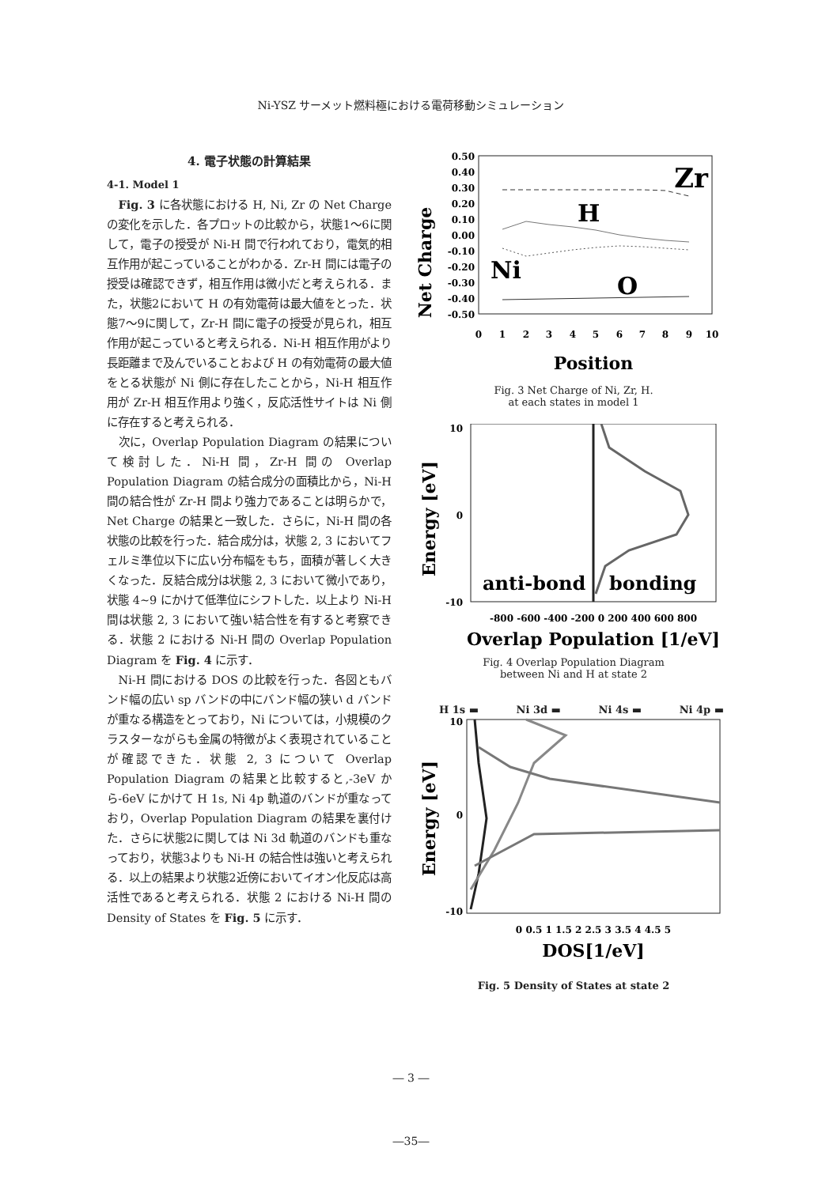Ni-YSZ サーメット燃料極における電荷移動シミュレーション
4. 電子状態の計算結果
4-1. Model 1
Fig. 3 に各状態における H, Ni, Zr の Net Charge の変化を示した．各プロットの比較から，状態1～6に関して，電子の授受が Ni-H 間で行われており，電気的相互作用が起こっていることがわかる．Zr-H 間には電子の授受は確認できず，相互作用は微小だと考えられる．また，状態2において H の有効電荷は最大値をとった．状態7～9に関して，Zr-H 間に電子の授受が見られ，相互作用が起こっていると考えられる．Ni-H 相互作用がより長距離まで及んでいることおよび H の有効電荷の最大値をとる状態が Ni 側に存在したことから，Ni-H 相互作用が Zr-H 相互作用より強く，反応活性サイトは Ni 側に存在すると考えられる．
次に，Overlap Population Diagram の結果について検討した．Ni-H 間，Zr-H 間の Overlap Population Diagram の結合成分の面積比から，Ni-H 間の結合性が Zr-H 間より強力であることは明らかで，Net Charge の結果と一致した．さらに，Ni-H 間の各状態の比較を行った．結合成分は，状態 2, 3 においてフェルミ準位以下に広い分布幅をもち，面積が著しく大きくなった．反結合成分は状態 2, 3 において微小であり，状態 4~9 にかけて低準位にシフトした．以上より Ni-H 間は状態 2, 3 において強い結合性を有すると考察できる．状態 2 における Ni-H 間の Overlap Population Diagram を Fig. 4 に示す．
Ni-H 間における DOS の比較を行った．各図ともバンド幅の広い sp バンドの中にバンド幅の狭い d バンドが重なる構造をとっており，Ni については，小規模のクラスターながらも金属の特徴がよく表現されていることが確認できた．状態 2, 3 について Overlap Population Diagram の結果と比較すると,-3eV から-6eV にかけて H 1s, Ni 4p 軌道のバンドが重なっており，Overlap Population Diagram の結果を裏付けた．さらに状態2に関しては Ni 3d 軌道のバンドも重なっており，状態3よりも Ni-H の結合性は強いと考えられる．以上の結果より状態2近傍においてイオン化反応は高活性であると考えられる．状態 2 における Ni-H 間の Density of States を Fig. 5 に示す．
Net Charge
0.50
0.40
0.30
0.20
0.10
0.00
-0.10
-0.20
-0.30
-0.40
-0.50
Zr
H
Ni
O
0
1
2
3
4
5
6
7
8
9
10
Position
Fig. 3 Net Charge of Ni, Zr, H.
at each states in model 1
Energy [eV]
10
0
-10
anti-bond
bonding
-800 -600 -400 -200 0 200 400 600 800
Overlap Population [1/eV]
Fig. 4 Overlap Population Diagram
between Ni and H at state 2
H 1s ▬ Ni 3d ▬ Ni 4s ▬ Ni 4p ▬
Energy [eV]
10
0
-10
0 0.5 1 1.5 2 2.5 3 3.5 4 4.5 5
DOS[1/eV]
Fig. 5 Density of States at state 2
― 3 ―
―35―